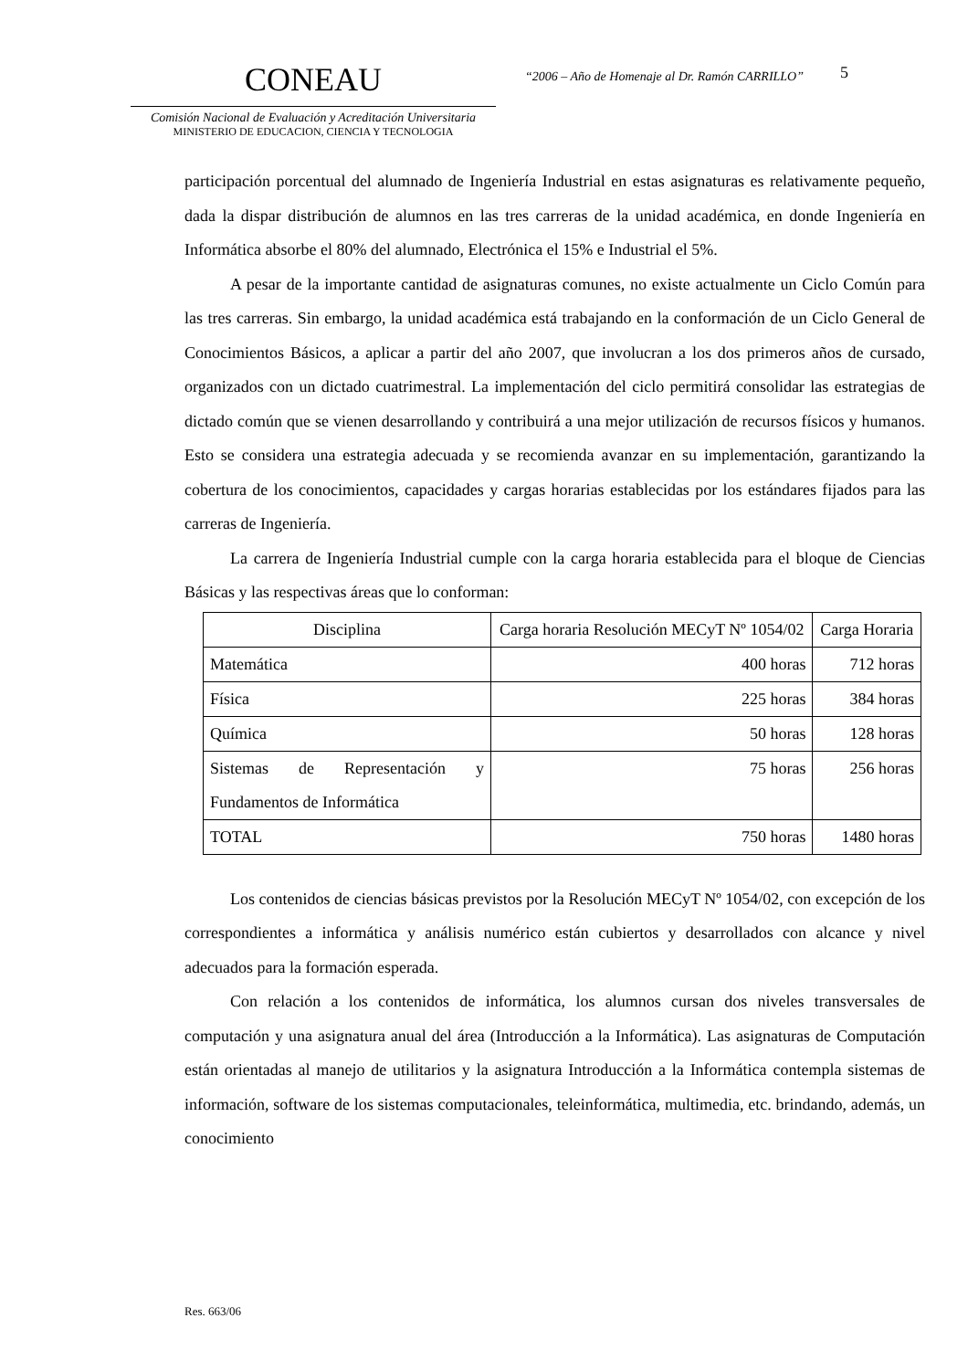CONEAU
Comisión Nacional de Evaluación y Acreditación Universitaria
MINISTERIO DE EDUCACION, CIENCIA Y TECNOLOGIA
“2006 – Año de Homenaje al Dr. Ramón CARRILLO”
5
participación porcentual del alumnado de Ingeniería Industrial en estas asignaturas es relativamente pequeño, dada la dispar distribución de alumnos en las tres carreras de la unidad académica, en donde Ingeniería en Informática absorbe el 80% del alumnado, Electrónica el 15% e Industrial el 5%.
A pesar de la importante cantidad de asignaturas comunes, no existe actualmente un Ciclo Común para las tres carreras. Sin embargo, la unidad académica está trabajando en la conformación de un Ciclo General de Conocimientos Básicos, a aplicar a partir del año 2007, que involucran a los dos primeros años de cursado, organizados con un dictado cuatrimestral. La implementación del ciclo permitirá consolidar las estrategias de dictado común que se vienen desarrollando y contribuirá a una mejor utilización de recursos físicos y humanos. Esto se considera una estrategia adecuada y se recomienda avanzar en su implementación, garantizando la cobertura de los conocimientos, capacidades y cargas horarias establecidas por los estándares fijados para las carreras de Ingeniería.
La carrera de Ingeniería Industrial cumple con la carga horaria establecida para el bloque de Ciencias Básicas y las respectivas áreas que lo conforman:
| Disciplina | Carga horaria Resolución MECyT Nº 1054/02 | Carga Horaria |
| Matemática | 400 horas | 712 horas |
| Física | 225 horas | 384 horas |
| Química | 50 horas | 128 horas |
| Sistemas de Representación y Fundamentos de Informática | 75 horas | 256 horas |
| TOTAL | 750 horas | 1480 horas |
Los contenidos de ciencias básicas previstos por la Resolución MECyT Nº 1054/02, con excepción de los correspondientes a informática y análisis numérico están cubiertos y desarrollados con alcance y nivel adecuados para la formación esperada.
Con relación a los contenidos de informática, los alumnos cursan dos niveles transversales de computación y una asignatura anual del área (Introducción a la Informática). Las asignaturas de Computación están orientadas al manejo de utilitarios y la asignatura Introducción a la Informática contempla sistemas de información, software de los sistemas computacionales, teleinformática, multimedia, etc. brindando, además, un conocimiento
Res. 663/06